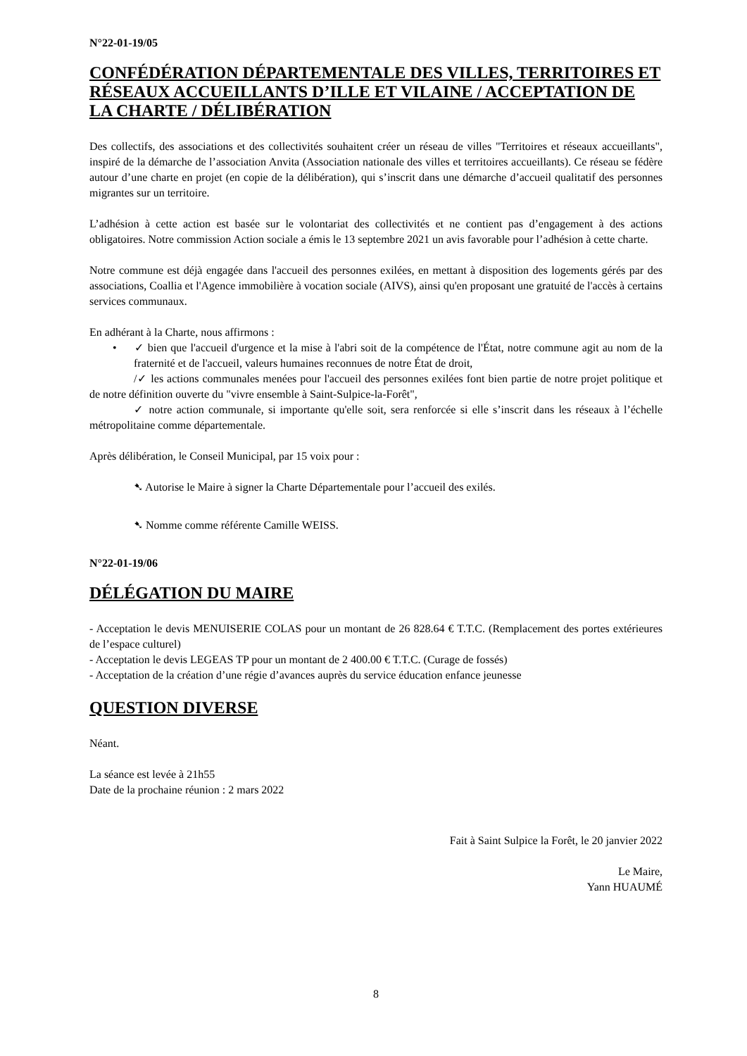N°22-01-19/05
CONFÉDÉRATION DÉPARTEMENTALE DES VILLES, TERRITOIRES ET RÉSEAUX ACCUEILLANTS D’ILLE ET VILAINE / ACCEPTATION DE LA CHARTE / DÉLIBÉRATION
Des collectifs, des associations et des collectivités souhaitent créer un réseau de villes "Territoires et réseaux accueillants", inspiré de la démarche de l’association Anvita (Association nationale des villes et territoires accueillants). Ce réseau se fédère autour d’une charte en projet (en copie de la délibération), qui s’inscrit dans une démarche d’accueil qualitatif des personnes migrantes sur un territoire.
L’adhésion à cette action est basée sur le volontariat des collectivités et ne contient pas d’engagement à des actions obligatoires. Notre commission Action sociale a émis le 13 septembre 2021 un avis favorable pour l’adhésion à cette charte.
Notre commune est déjà engagée dans l'accueil des personnes exilées, en mettant à disposition des logements gérés par des associations, Coallia et l'Agence immobilière à vocation sociale (AIVS), ainsi qu'en proposant une gratuité de l'accès à certains services communaux.
En adhérant à la Charte, nous affirmons :
• ✓ bien que l'accueil d'urgence et la mise à l'abri soit de la compétence de l'État, notre commune agit au nom de la fraternité et de l'accueil, valeurs humaines reconnues de notre État de droit,
/✓ les actions communales menées pour l'accueil des personnes exilées font bien partie de notre projet politique et de notre définition ouverte du "vivre ensemble à Saint-Sulpice-la-Forêt",
✓ notre action communale, si importante qu'elle soit, sera renforcée si elle s’inscrit dans les réseaux à l’échelle métropolitaine comme départementale.
Après délibération, le Conseil Municipal, par 15 voix pour :
➷ Autorise le Maire à signer la Charte Départementale pour l’accueil des exilés.
➷ Nomme comme référente Camille WEISS.
N°22-01-19/06
DÉLÉGATION DU MAIRE
- Acceptation le devis MENUISERIE COLAS pour un montant de 26 828.64 € T.T.C. (Remplacement des portes extérieures de l’espace culturel)
- Acceptation le devis LEGEAS TP pour un montant de 2 400.00 € T.T.C. (Curage de fossés)
- Acceptation de la création d’une régie d’avances auprès du service éducation enfance jeunesse
QUESTION DIVERSE
Néant.
La séance est levée à 21h55
Date de la prochaine réunion : 2 mars 2022
Fait à Saint Sulpice la Forêt, le 20 janvier 2022
Le Maire,
Yann HUAUMÉ
8